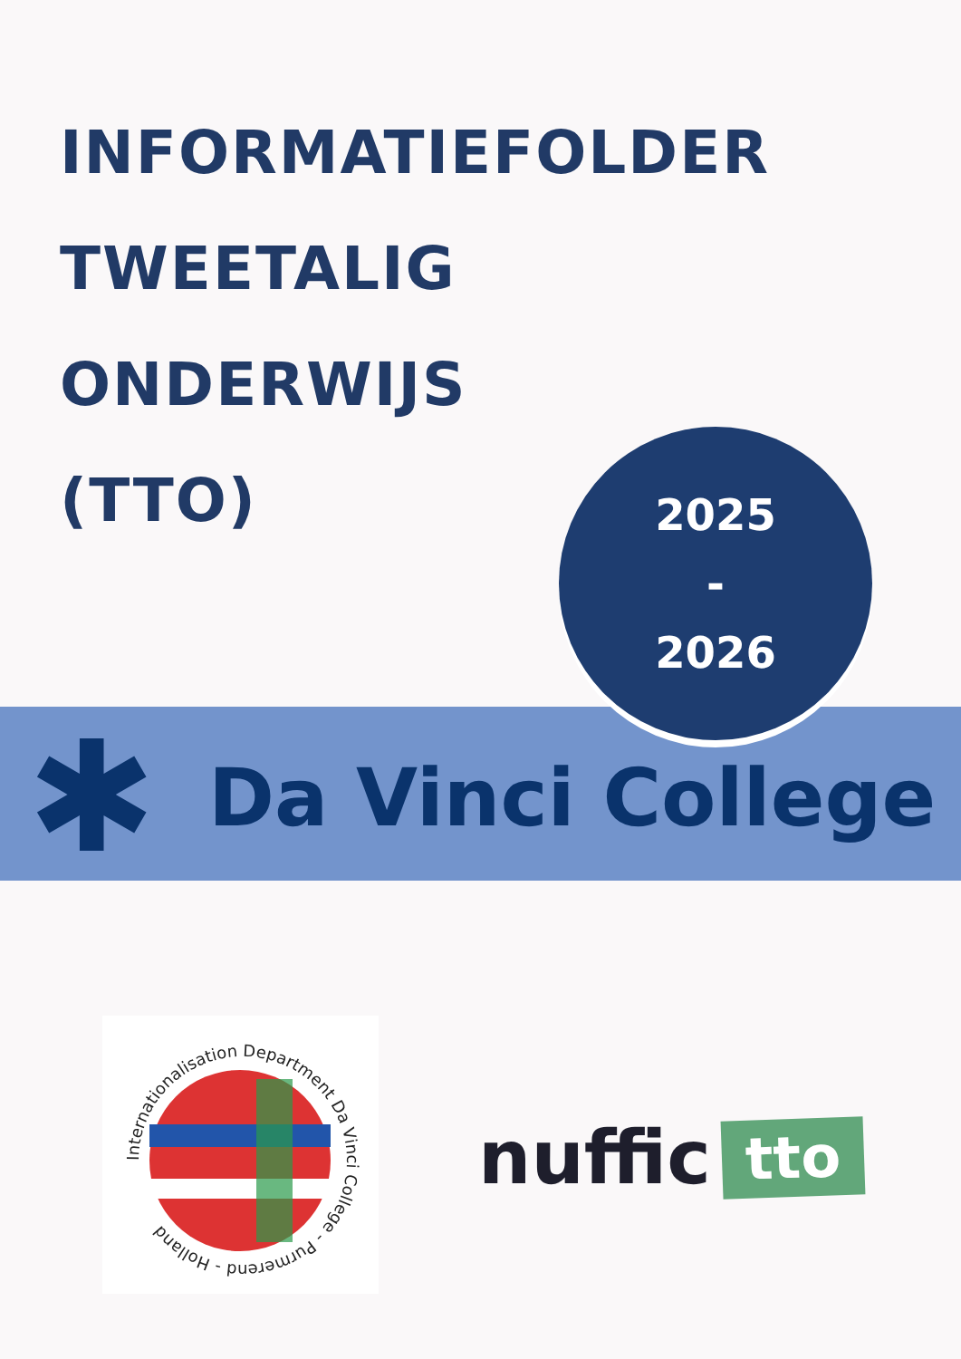INFORMATIEFOLDER
TWEETALIG
ONDERWIJS
(TTO)
2025
-
2026
✱
Da Vinci College
Internationalisation Department Da Vinci College - Purmerend - Holland
nuffic
tto